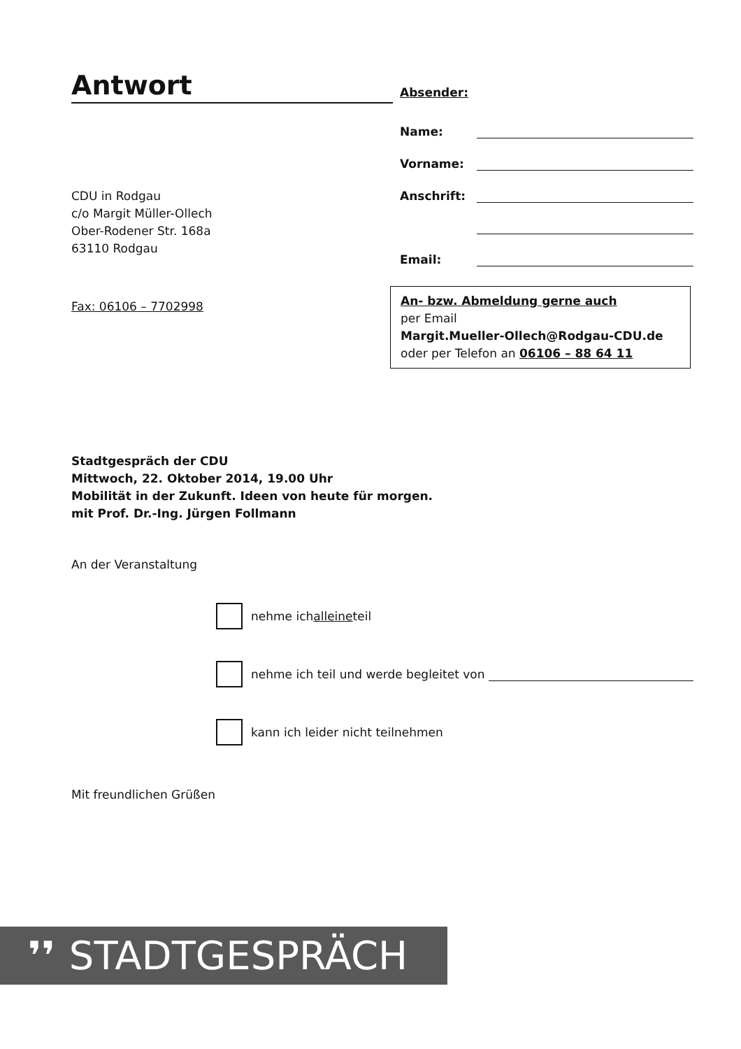Antwort
CDU in Rodgau
c/o Margit Müller-Ollech
Ober-Rodener Str. 168a
63110 Rodgau
Fax: 06106 – 7702998
Absender:
Name:
Vorname:
Anschrift:
Email:
An- bzw. Abmeldung gerne auch
per Email
Margit.Mueller-Ollech@Rodgau-CDU.de
oder per Telefon an 06106 – 88 64 11
Stadtgespräch der CDU
Mittwoch, 22. Oktober 2014, 19.00 Uhr
Mobilität in der Zukunft. Ideen von heute für morgen.
mit Prof. Dr.-Ing. Jürgen Follmann
An der Veranstaltung
nehme ich alleine teil
nehme ich teil und werde begleitet von
kann ich leider nicht teilnehmen
Mit freundlichen Grüßen
❜❜ STADTGESPRÄCH